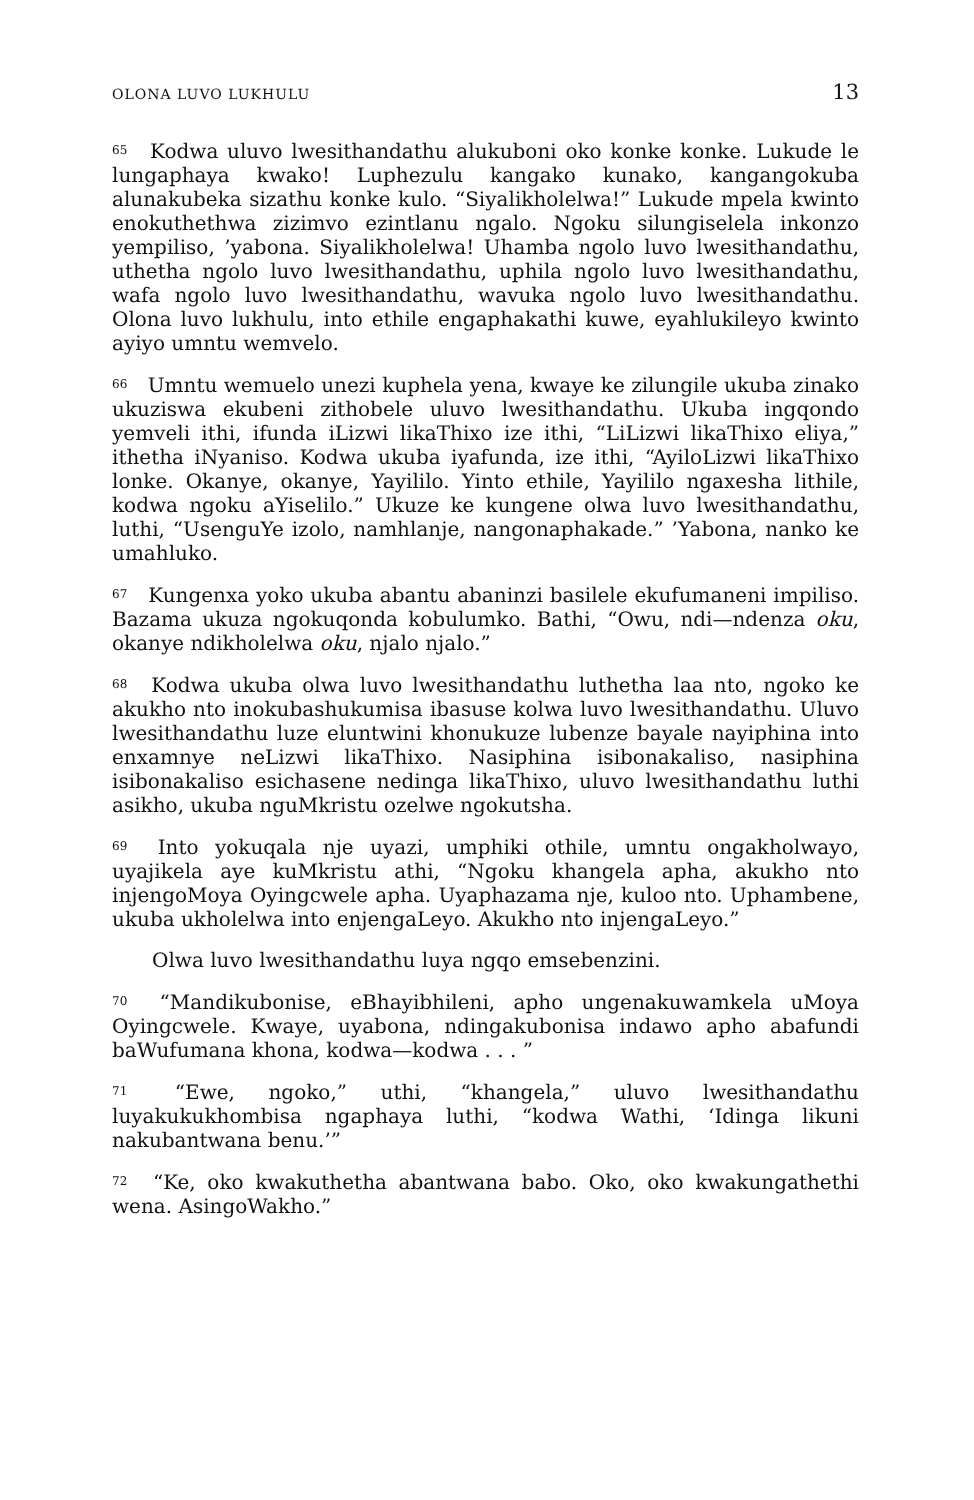OLONA LUVO LUKHULU 13
<sup>65</sup> Kodwa uluvo lwesithandathu alukuboni oko konke konke. Lukude le lungaphaya kwako! Luphezulu kangako kunako, kangangokuba alunakubeka sizathu konke kulo. “Siyalikholelwa!” Lukude mpela kwinto enokuthethwa zizimvo ezintlanu ngalo. Ngoku silungiselela inkonzo yempiliso, ’yabona. Siyalikholelwa! Uhamba ngolo luvo lwesithandathu, uthetha ngolo luvo lwesithandathu, uphila ngolo luvo lwesithandathu, wafa ngolo luvo lwesithandathu, wavuka ngolo luvo lwesithandathu. Olona luvo lukhulu, into ethile engaphakathi kuwe, eyahlukileyo kwinto ayiyo umntu wemvelo.
<sup>66</sup> Umntu wemuelo unezi kuphela yena, kwaye ke zilungile ukuba zinako ukuziswa ekubeni zithobele uluvo lwesithandathu. Ukuba ingqondo yemveli ithi, ifunda iLizwi likaThixo ize ithi, “LiLizwi likaThixo eliya,” ithetha iNyaniso. Kodwa ukuba iyafunda, ize ithi, “AyiloLizwi likaThixo lonke. Okanye, okanye, Yayililo. Yinto ethile, Yayililo ngaxesha lithile, kodwa ngoku aYiselilo.” Ukuze ke kungene olwa luvo lwesithandathu, luthi, “UsenguYe izolo, namhlanje, nangonaphakade.” ’Yabona, nanko ke umahluko.
<sup>67</sup> Kungenxa yoko ukuba abantu abaninzi basilele ekufumaneni impiliso. Bazama ukuza ngokuqonda kobulumko. Bathi, “Owu, ndi—ndenza oku, okanye ndikholelwa oku, njalo njalo.”
<sup>68</sup> Kodwa ukuba olwa luvo lwesithandathu luthetha laa nto, ngoko ke akukho nto inokubashukumisa ibasuse kolwa luvo lwesithandathu. Uluvo lwesithandathu luze eluntwini khonukuze lubenze bayale nayiphina into enxamnye neLizwi likaThixo. Nasiphina isibonakaliso, nasiphina isibonakaliso esichasene nedinga likaThixo, uluvo lwesithandathu luthi asikho, ukuba nguMkristu ozelwe ngokutsha.
<sup>69</sup> Into yokuqala nje uyazi, umphiki othile, umntu ongakholwayo, uyajikela aye kuMkristu athi, “Ngoku khangela apha, akukho nto injengoMoya Oyingcwele apha. Uyaphazama nje, kuloo nto. Uphambene, ukuba ukholelwa into enjengaLeyo. Akukho nto injengaLeyo.”
Olwa luvo lwesithandathu luya ngqo emsebenzini.
<sup>70</sup> “Mandikubonise, eBhayibhileni, apho ungenakuwamkela uMoya Oyingcwele. Kwaye, uyabona, ndingakubonisa indawo apho abafundi baWufumana khona, kodwa—kodwa . . . ”
<sup>71</sup> “Ewe, ngoko,” uthi, “khangela,” uluvo lwesithandathu luyakukukhombisa ngaphaya luthi, “kodwa Wathi, ‘Idinga likuni nakubantwana benu.’”
<sup>72</sup> “Ke, oko kwakuthetha abantwana babo. Oko, oko kwakungathethi wena. AsingoWakho.”